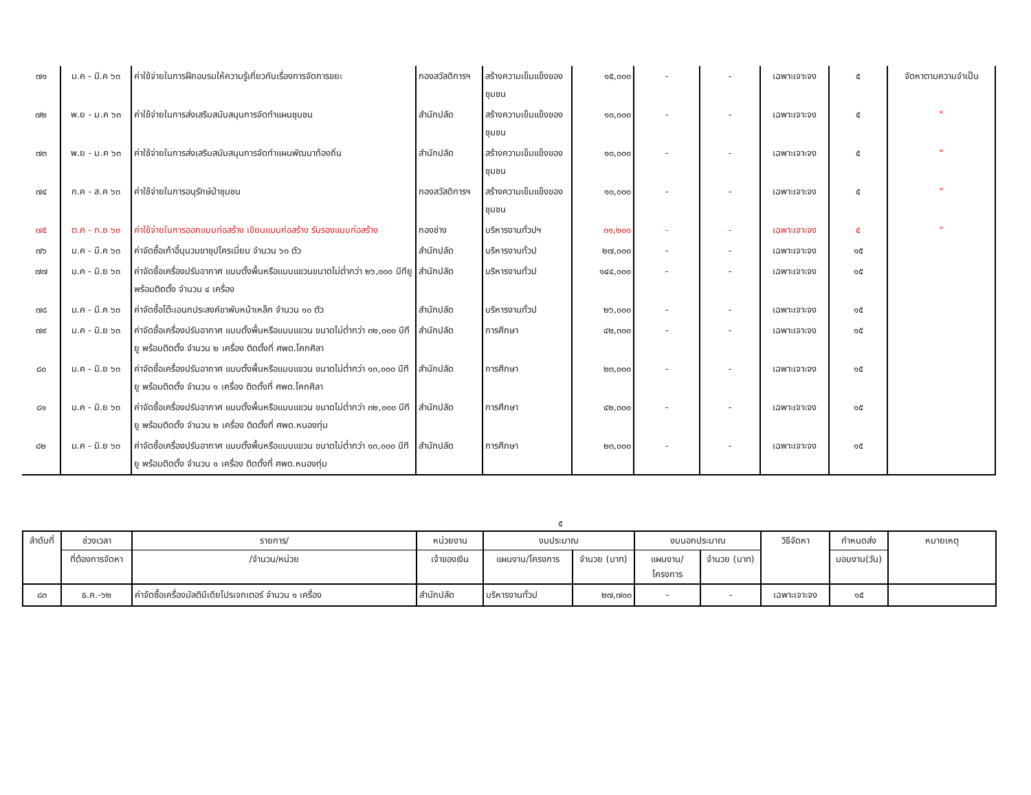| ๗๑ | ม.ค - มี.ค ๖๓ | ค่าใช้จ่ายในการฝึกอบรมให้ความรู้เกี่ยวกับเรื่องการจัดการขยะ | กองสวัสดิการฯ | สร้างความเข็มแข็งของชุมชน | ๑๕,๐๐๐ | - | - | เฉพาะเจาะจง | ๕ | จัดหาตามความจำเป็น |
| ๗๒ | พ.ย - ม.ค ๖๓ | ค่าใช้จ่ายในการส่งเสริมสนับสนุนการจัดทำแผนชุมชน | สำนักปลัด | สร้างความเข็มแข็งของชุมชน | ๑๐,๐๐๐ | - | - | เฉพาะเจาะจง | ๕ | " |
| ๗๓ | พ.ย - ม.ค ๖๓ | ค่าใช้จ่ายในการส่งเสริมสนับสนุนการจัดทำแผนพัฒนาท้องถิ่น | สำนักปลัด | สร้างความเข็มแข็งของชุมชน | ๑๐,๐๐๐ | - | - | เฉพาะเจาะจง | ๕ | " |
| ๗๔ | ก.ค - ส.ค ๖๓ | ค่าใช้จ่ายในการอนุรักษ์ป่าชุมชน | กองสวัสดิการฯ | สร้างความเข็มแข็งของชุมชน | ๑๐,๐๐๐ | - | - | เฉพาะเจาะจง | ๕ | " |
| ๗๕ | ต.ค - ก.ย ๖๓ | ค่าใช้จ่ายในการออกแบบก่อสร้าง เขียนแบบก่อสร้าง รับรองแบบก่อสร้าง | กองช่าง | บริหารงานทั่วปฯ | ๓๑,๒๐๐ | - | - | เฉพาะเจาะจง | ๕ | " |
| ๗๖ | ม.ค - มี.ค ๖๓ | ค่าจัดซื้อเก้าอี้บุนวมขาชุปโครเมี่ยม จำนวน ๖๐ ตัว | สำนักปลัด | บริหารงานทั่วป | ๒๗,๐๐๐ | - | - | เฉพาะเจาะจง | ๑๕ | |
| ๗๗ | ม.ค - มิ.ย ๖๓ | ค่าจัดซื้อเครื่องปรับอากาศ แบบตั้งพื้นหรือแบบแขวนขนาดไม่ต่ำกว่า ๒๖,๐๐๐ บีทียู พร้อมติดตั้ง จำนวน ๔ เครื่อง | สำนักปลัด | บริหารงานทั่วป | ๑๔๔,๐๐๐ | - | - | เฉพาะเจาะจง | ๑๕ | |
| ๗๘ | ม.ค - มี.ค ๖๓ | ค่าจัดซื้อโต๊ะเอนกประสงค์ขาพับหน้าเหล็ก จำนวน ๑๐ ตัว | สำนักปลัด | บริหารงานทั่วป | ๒๖,๐๐๐ | - | - | เฉพาะเจาะจง | ๑๕ | |
| ๗๙ | ม.ค - มิ.ย ๖๓ | ค่าจัดซื้อเครื่องปรับอากาศ แบบตั้งพื้นหรือแบบแขวน ขนาดไม่ต่ำกว่า ๓๒,๐๐๐ บีทียู พร้อมติดตั้ง จำนวน ๒ เครื่อง ติดตั้งที่ ศพด.โคกศิลา | สำนักปลัด | การศึกษา | ๔๒,๓๐๐ | - | - | เฉพาะเจาะจง | ๑๕ | |
| ๘๐ | ม.ค - มิ.ย ๖๓ | ค่าจัดซื้อเครื่องปรับอากาศ แบบตั้งพื้นหรือแบบแขวน ขนาดไม่ต่ำกว่า ๑๓,๐๐๐ บีทียู พร้อมติดตั้ง จำนวน ๑ เครื่อง ติดตั้งที่ ศพด.โคกศิลา | สำนักปลัด | การศึกษา | ๒๓,๐๐๐ | - | - | เฉพาะเจาะจง | ๑๕ | |
| ๘๑ | ม.ค - มิ.ย ๖๓ | ค่าจัดซื้อเครื่องปรับอากาศ แบบตั้งพื้นหรือแบบแขวน ขนาดไม่ต่ำกว่า ๓๒,๐๐๐ บีทียู พร้อมติดตั้ง จำนวน ๒ เครื่อง ติดตั้งที่ ศพด.หนองทุ่ม | สำนักปลัด | การศึกษา | ๔๒,๓๐๐ | - | - | เฉพาะเจาะจง | ๑๕ | |
| ๘๒ | ม.ค - มิ.ย ๖๓ | ค่าจัดซื้อเครื่องปรับอากาศ แบบตั้งพื้นหรือแบบแขวน ขนาดไม่ต่ำกว่า ๑๓,๐๐๐ บีทียู พร้อมติดตั้ง จำนวน ๑ เครื่อง ติดตั้งที่ ศพด.หนองทุ่ม | สำนักปลัด | การศึกษา | ๒๓,๐๐๐ | - | - | เฉพาะเจาะจง | ๑๕ | |
๕
| ลำดับที่ | ช่วงเวลา | รายการ/ | หน่วยงาน | งบประมาณ | | งบนอกประมาณ | | วิธีจัดหา | กำหนดส่ง | หมายเหตุ |
| --- | --- | --- | --- | --- | --- | --- | --- | --- | --- | --- |
| | ที่ต้องการจัดหา | /จำนวน/หน่วย | เจ้าของเงิน | แผนงาน/โครงการ | จำนวย (บาท) | แผนงาน/โครงการ | จำนวย (บาท) | | มอบงาน(วัน) | |
| ๘๓ | ธ.ค.-๖๒ | ค่าจัดซื้อเครื่องมัลติมีเดียโปรเจกเตอร์ จำนวน ๑ เครื่อง | สำนักปลัด | บริหารงานทั่วป | ๒๗,๗๐๐ | - | - | เฉพาะเจาะจง | ๑๕ | |